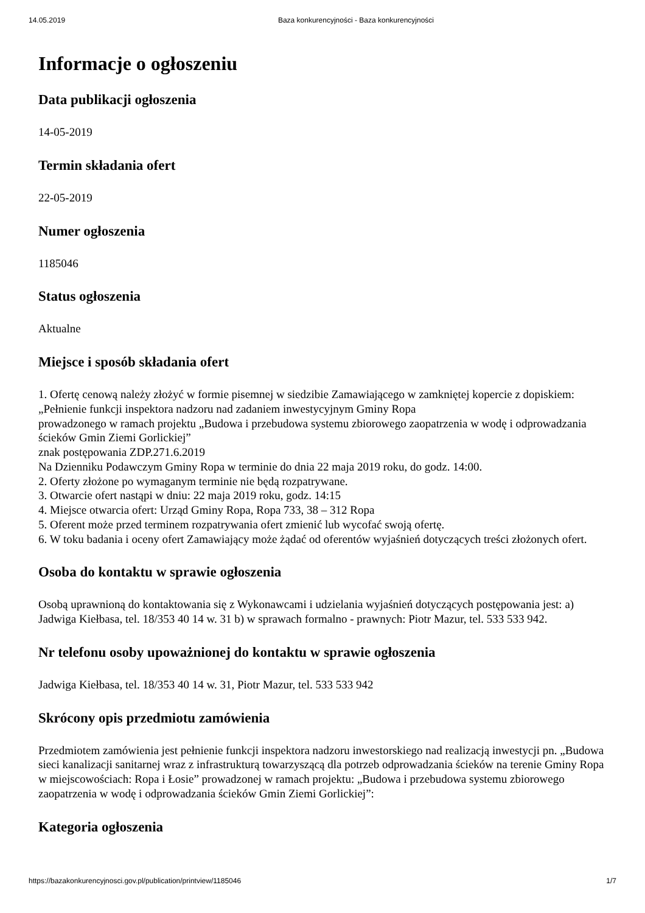14.05.2019 Baza konkurencyjności - Baza konkurencyjności
Informacje o ogłoszeniu
Data publikacji ogłoszenia
14-05-2019
Termin składania ofert
22-05-2019
Numer ogłoszenia
1185046
Status ogłoszenia
Aktualne
Miejsce i sposób składania ofert
1. Ofertę cenową należy złożyć w formie pisemnej w siedzibie Zamawiającego w zamkniętej kopercie z dopiskiem:
„Pełnienie funkcji inspektora nadzoru nad zadaniem inwestycyjnym Gminy Ropa
prowadzonego w ramach projektu „Budowa i przebudowa systemu zbiorowego zaopatrzenia w wodę i odprowadzania ścieków Gmin Ziemi Gorlickiej”
znak postępowania ZDP.271.6.2019
Na Dzienniku Podawczym Gminy Ropa w terminie do dnia 22 maja 2019 roku, do godz. 14:00.
2. Oferty złożone po wymaganym terminie nie będą rozpatrywane.
3. Otwarcie ofert nastąpi w dniu: 22 maja 2019 roku, godz. 14:15
4. Miejsce otwarcia ofert: Urząd Gminy Ropa, Ropa 733, 38 – 312 Ropa
5. Oferent może przed terminem rozpatrywania ofert zmienić lub wycofać swoją ofertę.
6. W toku badania i oceny ofert Zamawiający może żądać od oferentów wyjaśnień dotyczących treści złożonych ofert.
Osoba do kontaktu w sprawie ogłoszenia
Osobą uprawnioną do kontaktowania się z Wykonawcami i udzielania wyjaśnień dotyczących postępowania jest: a) Jadwiga Kiełbasa, tel. 18/353 40 14 w. 31 b) w sprawach formalno - prawnych: Piotr Mazur, tel. 533 533 942.
Nr telefonu osoby upoważnionej do kontaktu w sprawie ogłoszenia
Jadwiga Kiełbasa, tel. 18/353 40 14 w. 31, Piotr Mazur, tel. 533 533 942
Skrócony opis przedmiotu zamówienia
Przedmiotem zamówienia jest pełnienie funkcji inspektora nadzoru inwestorskiego nad realizacją inwestycji pn. „Budowa sieci kanalizacji sanitarnej wraz z infrastrukturą towarzyszącą dla potrzeb odprowadzania ścieków na terenie Gminy Ropa w miejscowościach: Ropa i Łosie” prowadzonej w ramach projektu: „Budowa i przebudowa systemu zbiorowego zaopatrzenia w wodę i odprowadzania ścieków Gmin Ziemi Gorlickiej”:
Kategoria ogłoszenia
https://bazakonkurencyjnosci.gov.pl/publication/printview/1185046 1/7